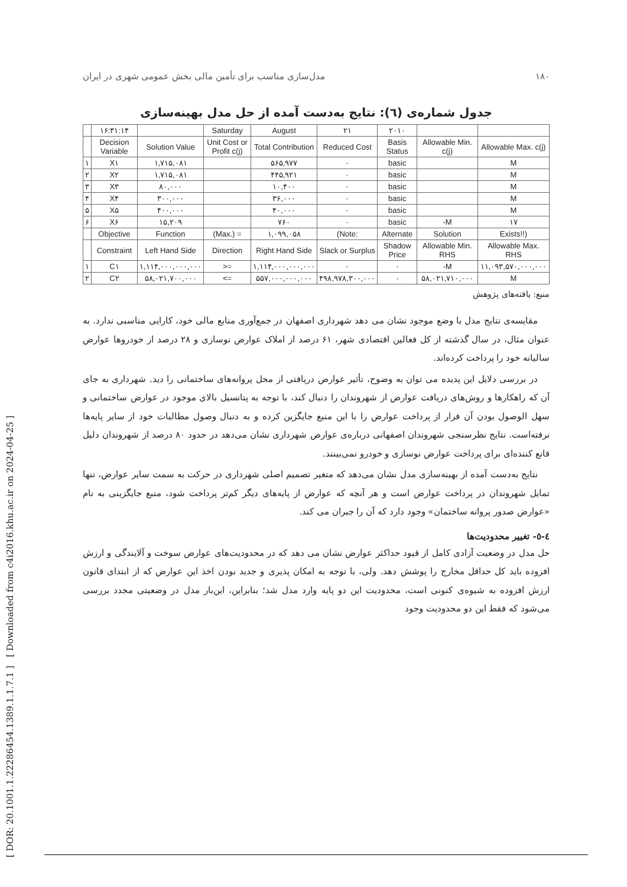[ DOR: 20.1001.1.22286454.1389.1.1.7.1 ] [ Downloaded from c4i2016.khu.ac.ir on 2024-04-25 ]
مدل‌سازی مناسب برای تأمین مالی بخش عمومی شهری در ایران ۱۸۰
جدول شماره‌ی (٦): نتایج به‌دست آمده از حل مدل بهینه‌سازی
| | ۱۶:۳۱:۱۴ | | Saturday | August | ۲۱ | ۲۰۱۰ | | |
| | Decision Variable | Solution Value | Unit Cost or Profit c(j) | Total Contribution | Reduced Cost | Basis Status | Allowable Min. c(j) | Allowable Max. c(j) |
| ۱ | X۱ | ۱,۷۱۵,۰۸۱ | | ۵۶۵,۹۷۷ | ۰ | basic | | M |
| ۲ | X۲ | ۱,۷۱۵,۰۸۱ | | ۴۴۵,۹۲۱ | ۰ | basic | | M |
| ۳ | X۳ | ۸۰,۰۰۰ | | ۱۰,۴۰۰ | ۰ | basic | | M |
| ۴ | X۴ | ۳۰۰,۰۰۰ | | ۳۶,۰۰۰ | ۰ | basic | | M |
| ۵ | X۵ | ۴۰۰,۰۰۰ | | ۴۰,۰۰۰ | ۰ | basic | | M |
| ۶ | X۶ | ۱۵,۲۰۹ | | ۷۶۰ | ۰ | basic | -M | ۱۷ |
| | Objective | Function | (Max.) = | ۱,۰۹۹,۰۵۸ | (Note: | Alternate | Solution | Exists!!) |
| | Constraint | Left Hand Side | Direction | Right Hand Side | Slack or Surplus | Shadow Price | Allowable Min. RHS | Allowable Max. RHS |
| ۱ | C۱ | ۱,۱۱۴,۰۰۰,۰۰۰,۰۰۰ | >= | ۱,۱۱۴,۰۰۰,۰۰۰,۰۰۰ | ۰ | ۰ | -M | ۱۱,۰۹۳,۵۷۰,۰۰۰,۰۰۰ |
| ۲ | C۲ | ۵۸,۰۲۱,۷۰۰,۰۰۰ | <= | ۵۵۷,۰۰۰,۰۰۰,۰۰۰ | ۴۹۸,۹۷۸,۳۰۰,۰۰۰ | ۰ | ۵۸,۰۲۱,۷۱۰,۰۰۰ | M |
منبع: یافته‌های پژوهش
مقایسه‌ی نتایج مدل با وضع موجود نشان می دهد شهرداری اصفهان در جمع‌آوری منابع مالی خود، کارایی مناسبی ندارد. به عنوان مثال، در سال گذشته از کل فعالین اقتصادی شهر، ۶۱ درصد از املاک عوارض نوسازی و ۲۸ درصد از خودروها عوارض سالیانه خود را پرداخت کرده‌اند.
در بررسی دلایل این پدیده می توان به وضوح، تأثیر عوارض دریافتی از محل پروانه‌های ساختمانی را دید. شهرداری به جای آن که راهکارها و روش‌های دریافت عوارض از شهروندان را دنبال کند، با توجه به پتانسیل بالای موجود در عوارض ساختمانی و سهل الوصول بودن آن فرار از پرداخت عوارض را با این منبع جایگزین کرده و به دنبال وصول مطالبات خود از سایر پایه‌ها نرفته‌است. نتایج نظرسنجی شهروندان اصفهانی درباره‌ی عوارض شهرداری نشان می‌دهد در حدود ۸۰ درصد از شهروندان دلیل قانع کننده‌ای برای پرداخت عوارض نوسازی و خودرو نمی‌بینند.
نتایج به‌دست آمده از بهینه‌سازی مدل نشان می‌دهد که متغیر تصمیم اصلی شهرداری در حرکت به سمت سایر عوارض، تنها تمایل شهروندان در پرداخت عوارض است و هر آنچه که عوارض از پایه‌های دیگر کم‌تر پرداخت شود، منبع جایگزینی به نام «عوارض صدور پروانه ساختمان» وجود دارد که آن را جبران می کند.
٤-٥- تغییر محدودیت‌ها
حل مدل در وضعیت آزادی کامل از قیود حداکثر عوارض نشان می دهد که در محدودیت‌های عوارض سوخت و آلایندگی و ارزش افزوده باید کل حداقل مخارج را پوشش دهد. ولی، با توجه به امکان پذیری و جدید بودن اخذ این عوارض که از ابتدای قانون ارزش افزوده به شیوه‌ی کنونی است، محدودیت این دو پایه وارد مدل شد؛ بنابراین، این‌بار مدل در وضعیتی مجدد بررسی می‌شود که فقط این دو محدودیت وجود